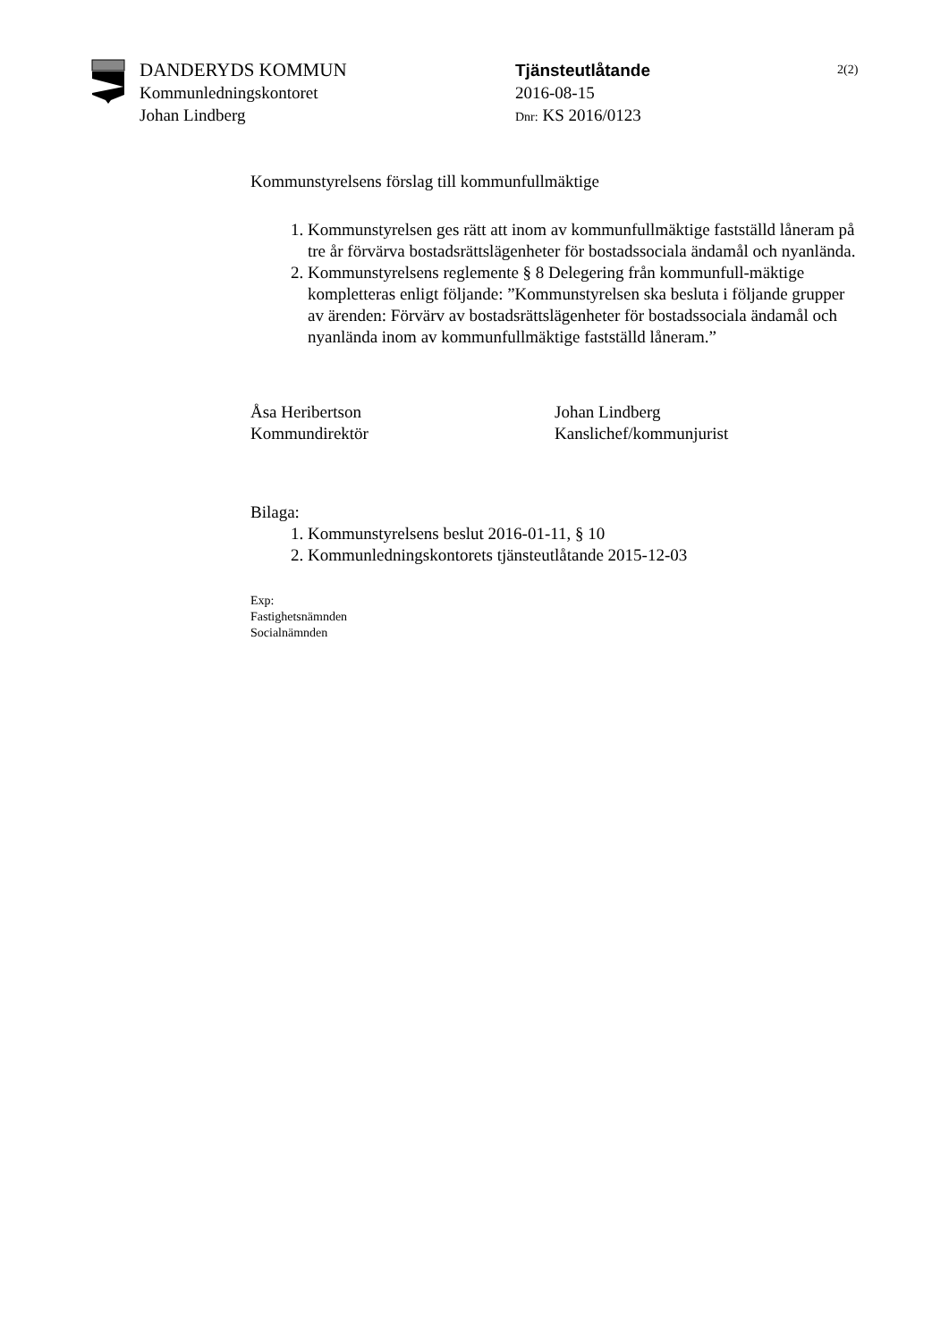DANDERYDS KOMMUN
Kommunledningskontoret
Johan Lindberg
Tjänsteutlåtande
2016-08-15
Dnr: KS 2016/0123
2(2)
Kommunstyrelsens förslag till kommunfullmäktige
1. Kommunstyrelsen ges rätt att inom av kommunfullmäktige fastställd låneram på tre år förvärva bostadsrättslägenheter för bostadssociala ändamål och nyanlända.
2. Kommunstyrelsens reglemente § 8 Delegering från kommunfull-mäktige kompletteras enligt följande: ”Kommunstyrelsen ska besluta i följande grupper av ärenden: Förvärv av bostadsrättslägenheter för bostadssociala ändamål och nyanlända inom av kommunfullmäktige fastställd låneram.”
Åsa Heribertson
Kommundirektör
Johan Lindberg
Kanslichef/kommunjurist
Bilaga:
1. Kommunstyrelsens beslut 2016-01-11, § 10
2. Kommunledningskontorets tjänsteutlåtande 2015-12-03
Exp:
Fastighetsnämnden
Socialnämnden